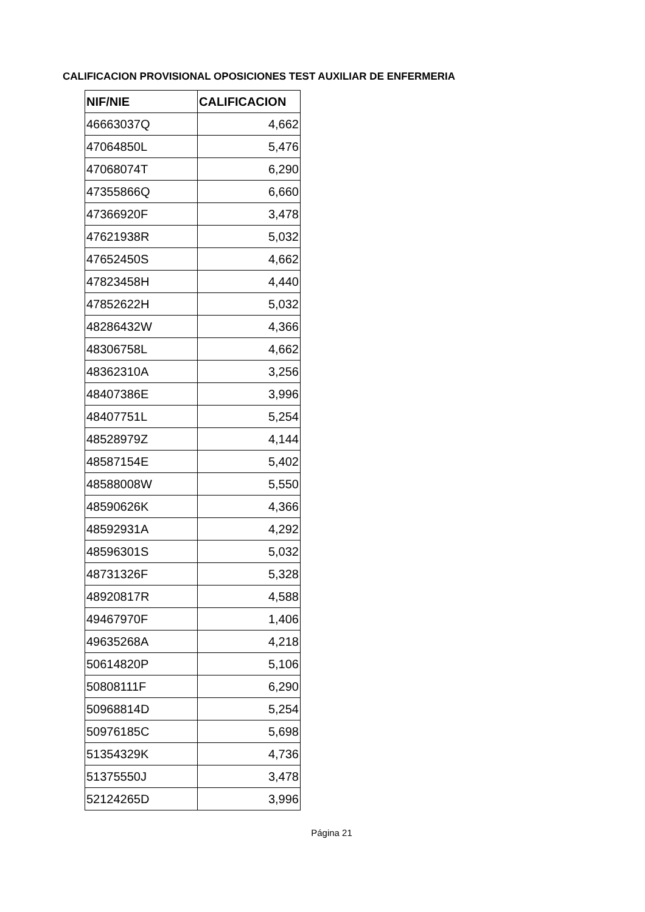CALIFICACION PROVISIONAL OPOSICIONES TEST AUXILIAR DE ENFERMERIA
| NIF/NIE | CALIFICACION |
| --- | --- |
| 46663037Q | 4,662 |
| 47064850L | 5,476 |
| 47068074T | 6,290 |
| 47355866Q | 6,660 |
| 47366920F | 3,478 |
| 47621938R | 5,032 |
| 47652450S | 4,662 |
| 47823458H | 4,440 |
| 47852622H | 5,032 |
| 48286432W | 4,366 |
| 48306758L | 4,662 |
| 48362310A | 3,256 |
| 48407386E | 3,996 |
| 48407751L | 5,254 |
| 48528979Z | 4,144 |
| 48587154E | 5,402 |
| 48588008W | 5,550 |
| 48590626K | 4,366 |
| 48592931A | 4,292 |
| 48596301S | 5,032 |
| 48731326F | 5,328 |
| 48920817R | 4,588 |
| 49467970F | 1,406 |
| 49635268A | 4,218 |
| 50614820P | 5,106 |
| 50808111F | 6,290 |
| 50968814D | 5,254 |
| 50976185C | 5,698 |
| 51354329K | 4,736 |
| 51375550J | 3,478 |
| 52124265D | 3,996 |
Página 21